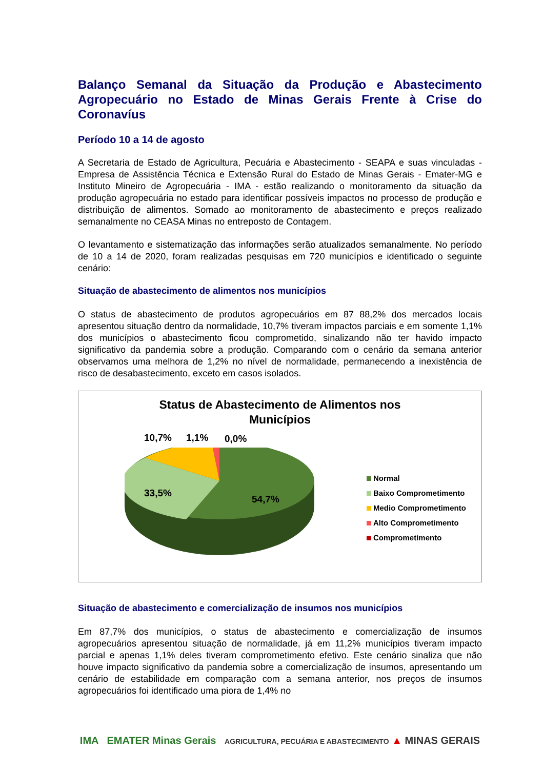Balanço Semanal da Situação da Produção e Abastecimento Agropecuário no Estado de Minas Gerais Frente à Crise do Coronavíus
Período 10 a 14 de agosto
A Secretaria de Estado de Agricultura, Pecuária e Abastecimento - SEAPA e suas vinculadas - Empresa de Assistência Técnica e Extensão Rural do Estado de Minas Gerais - Emater-MG e Instituto Mineiro de Agropecuária - IMA - estão realizando o monitoramento da situação da produção agropecuária no estado para identificar possíveis impactos no processo de produção e distribuição de alimentos. Somado ao monitoramento de abastecimento e preços realizado semanalmente no CEASA Minas no entreposto de Contagem.
O levantamento e sistematização das informações serão atualizados semanalmente. No período de 10 a 14 de 2020, foram realizadas pesquisas em 720 municípios e identificado o seguinte cenário:
Situação de abastecimento de alimentos nos municípios
O status de abastecimento de produtos agropecuários em 87 88,2% dos mercados locais apresentou situação dentro da normalidade, 10,7% tiveram impactos parciais e em somente 1,1% dos municípios o abastecimento ficou comprometido, sinalizando não ter havido impacto significativo da pandemia sobre a produção. Comparando com o cenário da semana anterior observamos uma melhora de 1,2% no nível de normalidade, permanecendo a inexistência de risco de desabastecimento, exceto em casos isolados.
Status de Abastecimento de Alimentos nos
Municípios
33,5%
54,7%
10,7% 1,1% 0,0%
Normal
Baixo Comprometimento
Medio Comprometimento
Alto Comprometimento
Comprometimento
Situação de abastecimento e comercialização de insumos nos municípios
Em 87,7% dos municípios, o status de abastecimento e comercialização de insumos agropecuários apresentou situação de normalidade, já em 11,2% municípios tiveram impacto parcial e apenas 1,1% deles tiveram comprometimento efetivo. Este cenário sinaliza que não houve impacto significativo da pandemia sobre a comercialização de insumos, apresentando um cenário de estabilidade em comparação com a semana anterior, nos preços de insumos agropecuários foi identificado uma piora de 1,4% no
IMA EMATER Minas Gerais AGRICULTURA, PECUÁRIA E ABASTECIMENTO ▲ MINAS GERAIS